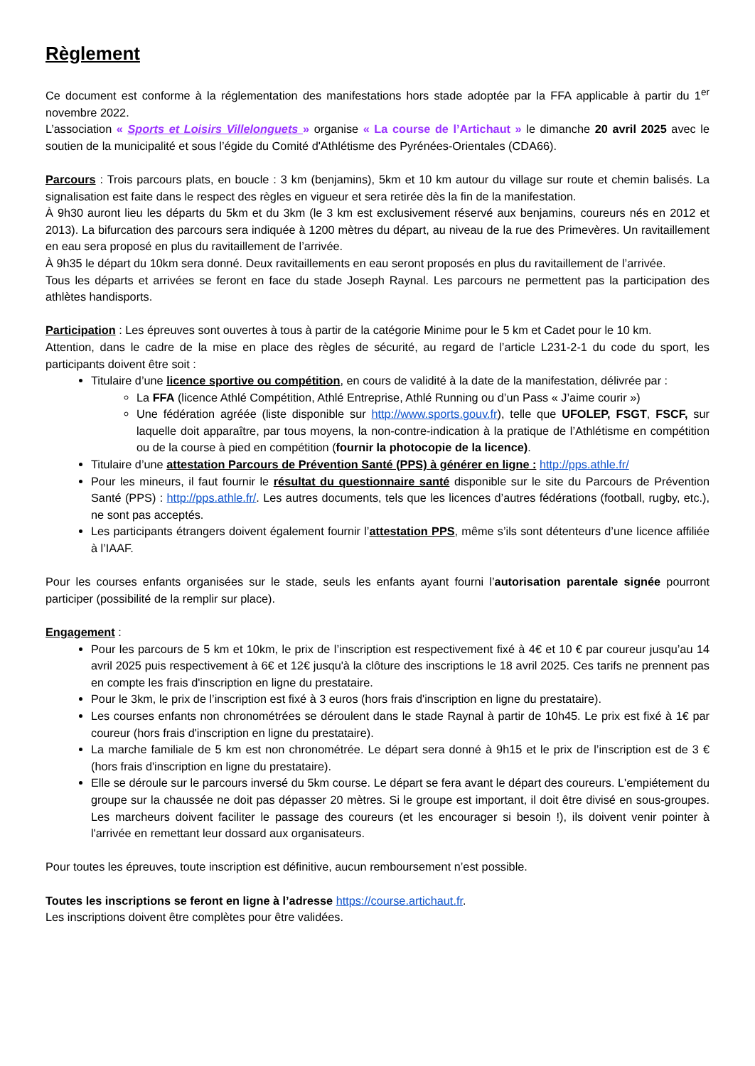Règlement
Ce document est conforme à la réglementation des manifestations hors stade adoptée par la FFA applicable à partir du 1<sup>er</sup> novembre 2022.
L’association « Sports et Loisirs Villelonguets » organise « La course de l’Artichaut » le dimanche 20 avril 2025 avec le soutien de la municipalité et sous l’égide du Comité d'Athlétisme des Pyrénées-Orientales (CDA66).
Parcours : Trois parcours plats, en boucle : 3 km (benjamins), 5km et 10 km autour du village sur route et chemin balisés. La signalisation est faite dans le respect des règles en vigueur et sera retirée dès la fin de la manifestation.
À 9h30 auront lieu les départs du 5km et du 3km (le 3 km est exclusivement réservé aux benjamins, coureurs nés en 2012 et 2013). La bifurcation des parcours sera indiquée à 1200 mètres du départ, au niveau de la rue des Primevères. Un ravitaillement en eau sera proposé en plus du ravitaillement de l’arrivée.
À 9h35 le départ du 10km sera donné. Deux ravitaillements en eau seront proposés en plus du ravitaillement de l’arrivée.
Tous les départs et arrivées se feront en face du stade Joseph Raynal. Les parcours ne permettent pas la participation des athlètes handisports.
Participation : Les épreuves sont ouvertes à tous à partir de la catégorie Minime pour le 5 km et Cadet pour le 10 km.
Attention, dans le cadre de la mise en place des règles de sécurité, au regard de l’article L231-2-1 du code du sport, les participants doivent être soit :
Titulaire d’une licence sportive ou compétition, en cours de validité à la date de la manifestation, délivrée par :
La FFA (licence Athlé Compétition, Athlé Entreprise, Athlé Running ou d’un Pass « J’aime courir »)
Une fédération agréée (liste disponible sur http://www.sports.gouv.fr), telle que UFOLEP, FSGT, FSCF, sur laquelle doit apparaître, par tous moyens, la non-contre-indication à la pratique de l’Athlétisme en compétition ou de la course à pied en compétition (fournir la photocopie de la licence).
Titulaire d’une attestation Parcours de Prévention Santé (PPS) à générer en ligne : http://pps.athle.fr/
Pour les mineurs, il faut fournir le résultat du questionnaire santé disponible sur le site du Parcours de Prévention Santé (PPS) : http://pps.athle.fr/. Les autres documents, tels que les licences d’autres fédérations (football, rugby, etc.), ne sont pas acceptés.
Les participants étrangers doivent également fournir l’attestation PPS, même s’ils sont détenteurs d’une licence affiliée à l’IAAF.
Pour les courses enfants organisées sur le stade, seuls les enfants ayant fourni l’autorisation parentale signée pourront participer (possibilité de la remplir sur place).
Engagement :
Pour les parcours de 5 km et 10km, le prix de l’inscription est respectivement fixé à 4€ et 10 € par coureur jusqu’au 14 avril 2025 puis respectivement à 6€ et 12€ jusqu'à la clôture des inscriptions le 18 avril 2025. Ces tarifs ne prennent pas en compte les frais d'inscription en ligne du prestataire.
Pour le 3km, le prix de l’inscription est fixé à 3 euros (hors frais d'inscription en ligne du prestataire).
Les courses enfants non chronométrées se déroulent dans le stade Raynal à partir de 10h45. Le prix est fixé à 1€ par coureur (hors frais d'inscription en ligne du prestataire).
La marche familiale de 5 km est non chronométrée. Le départ sera donné à 9h15 et le prix de l’inscription est de 3 € (hors frais d'inscription en ligne du prestataire).
Elle se déroule sur le parcours inversé du 5km course. Le départ se fera avant le départ des coureurs. L'empiétement du groupe sur la chaussée ne doit pas dépasser 20 mètres. Si le groupe est important, il doit être divisé en sous-groupes. Les marcheurs doivent faciliter le passage des coureurs (et les encourager si besoin !), ils doivent venir pointer à l'arrivée en remettant leur dossard aux organisateurs.
Pour toutes les épreuves, toute inscription est définitive, aucun remboursement n’est possible.
Toutes les inscriptions se feront en ligne à l’adresse https://course.artichaut.fr.
Les inscriptions doivent être complètes pour être validées.